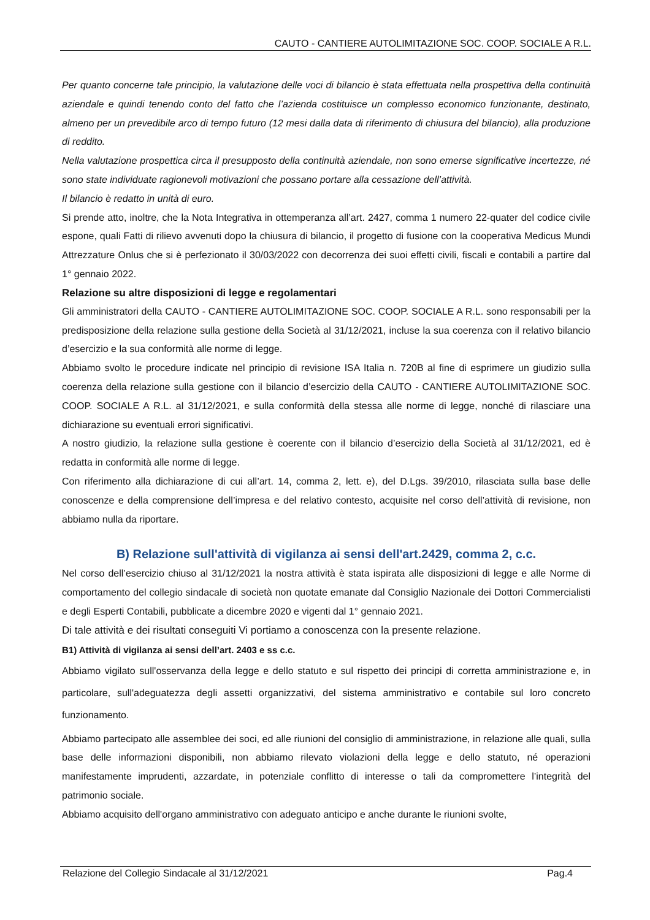CAUTO - CANTIERE AUTOLIMITAZIONE SOC. COOP. SOCIALE A R.L.
Per quanto concerne tale principio, la valutazione delle voci di bilancio è stata effettuata nella prospettiva della continuità aziendale e quindi tenendo conto del fatto che l’azienda costituisce un complesso economico funzionante, destinato, almeno per un prevedibile arco di tempo futuro (12 mesi dalla data di riferimento di chiusura del bilancio), alla produzione di reddito.
Nella valutazione prospettica circa il presupposto della continuità aziendale, non sono emerse significative incertezze, né sono state individuate ragionevoli motivazioni che possano portare alla cessazione dell’attività.
Il bilancio è redatto in unità di euro.
Si prende atto, inoltre, che la Nota Integrativa in ottemperanza all’art. 2427, comma 1 numero 22-quater del codice civile espone, quali Fatti di rilievo avvenuti dopo la chiusura di bilancio, il progetto di fusione con la cooperativa Medicus Mundi Attrezzature Onlus che si è perfezionato il 30/03/2022 con decorrenza dei suoi effetti civili, fiscali e contabili a partire dal 1° gennaio 2022.
Relazione su altre disposizioni di legge e regolamentari
Gli amministratori della CAUTO - CANTIERE AUTOLIMITAZIONE SOC. COOP. SOCIALE A R.L. sono responsabili per la predisposizione della relazione sulla gestione della Società al 31/12/2021, incluse la sua coerenza con il relativo bilancio d’esercizio e la sua conformità alle norme di legge.
Abbiamo svolto le procedure indicate nel principio di revisione ISA Italia n. 720B al fine di esprimere un giudizio sulla coerenza della relazione sulla gestione con il bilancio d’esercizio della CAUTO - CANTIERE AUTOLIMITAZIONE SOC. COOP. SOCIALE A R.L. al 31/12/2021, e sulla conformità della stessa alle norme di legge, nonché di rilasciare una dichiarazione su eventuali errori significativi.
A nostro giudizio, la relazione sulla gestione è coerente con il bilancio d’esercizio della Società al 31/12/2021, ed è redatta in conformità alle norme di legge.
Con riferimento alla dichiarazione di cui all’art. 14, comma 2, lett. e), del D.Lgs. 39/2010, rilasciata sulla base delle conoscenze e della comprensione dell’impresa e del relativo contesto, acquisite nel corso dell’attività di revisione, non abbiamo nulla da riportare.
B) Relazione sull'attività di vigilanza ai sensi dell'art.2429, comma 2, c.c.
Nel corso dell’esercizio chiuso al 31/12/2021 la nostra attività è stata ispirata alle disposizioni di legge e alle Norme di comportamento del collegio sindacale di società non quotate emanate dal Consiglio Nazionale dei Dottori Commercialisti e degli Esperti Contabili, pubblicate a dicembre 2020 e vigenti dal 1° gennaio 2021.
Di tale attività e dei risultati conseguiti Vi portiamo a conoscenza con la presente relazione.
B1) Attività di vigilanza ai sensi dell’art. 2403 e ss c.c.
Abbiamo vigilato sull'osservanza della legge e dello statuto e sul rispetto dei principi di corretta amministrazione e, in particolare, sull'adeguatezza degli assetti organizzativi, del sistema amministrativo e contabile sul loro concreto funzionamento.
Abbiamo partecipato alle assemblee dei soci, ed alle riunioni del consiglio di amministrazione, in relazione alle quali, sulla base delle informazioni disponibili, non abbiamo rilevato violazioni della legge e dello statuto, né operazioni manifestamente imprudenti, azzardate, in potenziale conflitto di interesse o tali da compromettere l’integrità del patrimonio sociale.
Abbiamo acquisito dell'organo amministrativo con adeguato anticipo e anche durante le riunioni svolte,
Relazione del Collegio Sindacale al 31/12/2021 Pag.4